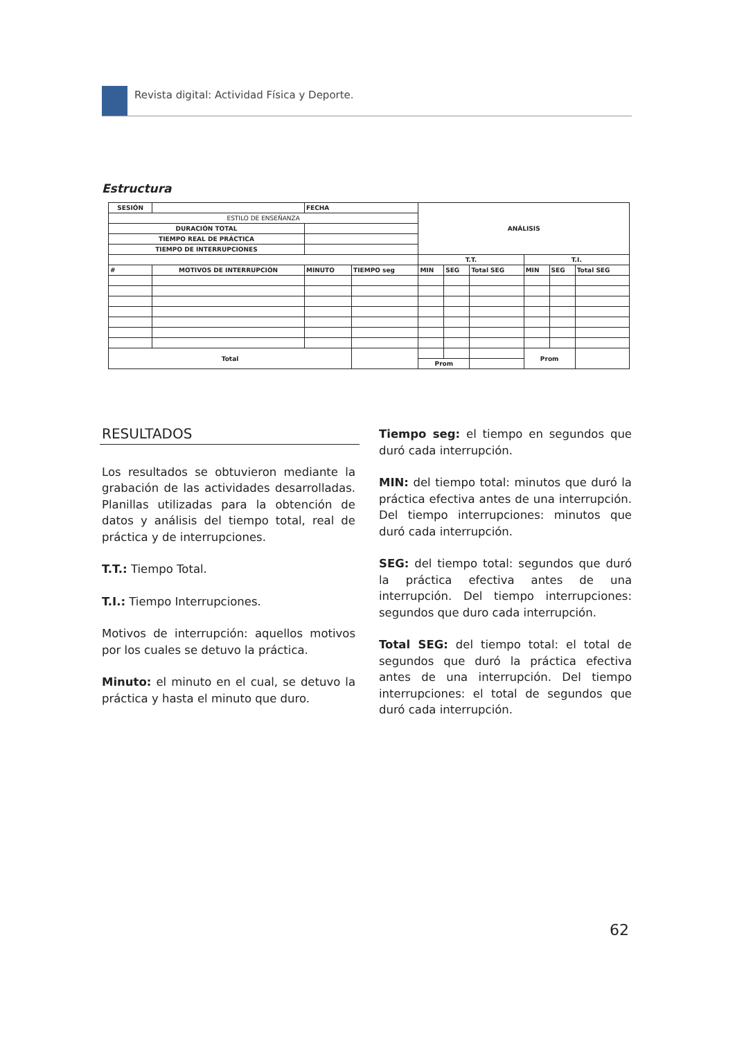Revista digital: Actividad Física y Deporte.
Estructura
| SESIÓN | | | FECHA | | ANÁLISIS | | | | | |
| ESTILO DE ENSEÑANZA | | | | | | | | | | |
| DURACIÓN TOTAL | | | | | | | | | | |
| TIEMPO REAL DE PRÁCTICA | | | | | | | | | | |
| TIEMPO DE INTERRUPCIONES | | | | | | | | | | |
| | | | | | T.T. | | | T.I. | | |
| # | MOTIVOS DE INTERRUPCIÓN | | MINUTO | TIEMPO seg | MIN | SEG | Total SEG | MIN | SEG | Total SEG |
| Total | | | | | | | | Prom | | |
| | | | | | Prom | | | | | |
RESULTADOS
Los resultados se obtuvieron mediante la grabación de las actividades desarrolladas. Planillas utilizadas para la obtención de datos y análisis del tiempo total, real de práctica y de interrupciones.
T.T.: Tiempo Total.
T.I.: Tiempo Interrupciones.
Motivos de interrupción: aquellos motivos por los cuales se detuvo la práctica.
Minuto: el minuto en el cual, se detuvo la práctica y hasta el minuto que duro.
Tiempo seg: el tiempo en segundos que duró cada interrupción.
MIN: del tiempo total: minutos que duró la práctica efectiva antes de una interrupción. Del tiempo interrupciones: minutos que duró cada interrupción.
SEG: del tiempo total: segundos que duró la práctica efectiva antes de una interrupción. Del tiempo interrupciones: segundos que duro cada interrupción.
Total SEG: del tiempo total: el total de segundos que duró la práctica efectiva antes de una interrupción. Del tiempo interrupciones: el total de segundos que duró cada interrupción.
62